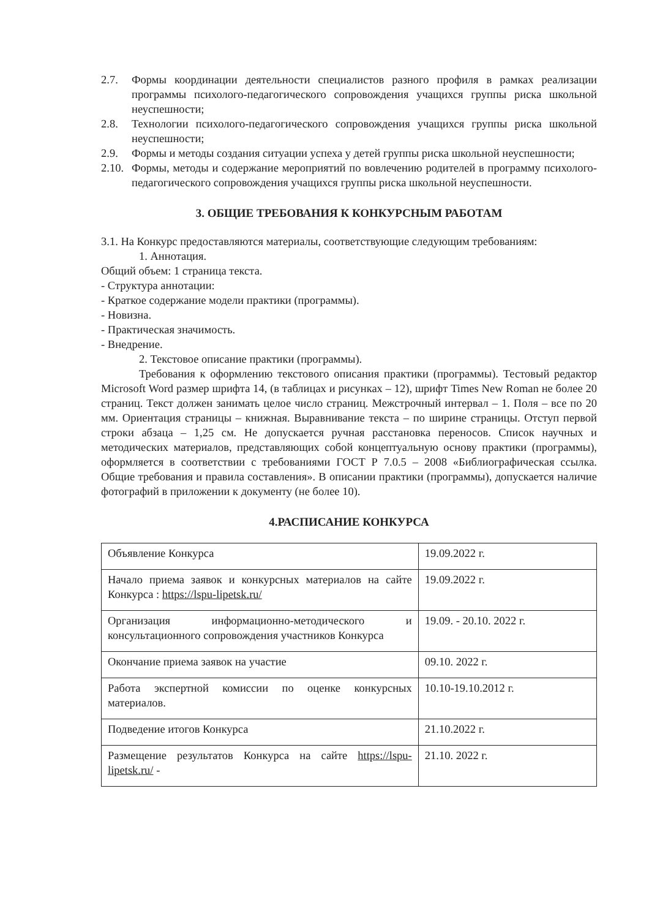2.7. Формы координации деятельности специалистов разного профиля в рамках реализации программы психолого-педагогического сопровождения учащихся группы риска школьной неуспешности;
2.8. Технологии психолого-педагогического сопровождения учащихся группы риска школьной неуспешности;
2.9. Формы и методы создания ситуации успеха у детей группы риска школьной неуспешности;
2.10. Формы, методы и содержание мероприятий по вовлечению родителей в программу психолого-педагогического сопровождения учащихся группы риска школьной неуспешности.
3. ОБЩИЕ ТРЕБОВАНИЯ К КОНКУРСНЫМ РАБОТАМ
3.1. На Конкурс предоставляются материалы, соответствующие следующим требованиям:
1. Аннотация.
Общий объем: 1 страница текста.
- Структура аннотации:
- Краткое содержание модели практики (программы).
- Новизна.
- Практическая значимость.
- Внедрение.
2. Текстовое описание практики (программы).
Требования к оформлению текстового описания практики (программы). Тестовый редактор Microsoft Word размер шрифта 14, (в таблицах и рисунках – 12), шрифт Times New Roman не более 20 страниц. Текст должен занимать целое число страниц. Межстрочный интервал – 1. Поля – все по 20 мм. Ориентация страницы – книжная. Выравнивание текста – по ширине страницы. Отступ первой строки абзаца – 1,25 см. Не допускается ручная расстановка переносов. Список научных и методических материалов, представляющих собой концептуальную основу практики (программы), оформляется в соответствии с требованиями ГОСТ Р 7.0.5 – 2008 «Библиографическая ссылка. Общие требования и правила составления». В описании практики (программы), допускается наличие фотографий в приложении к документу (не более 10).
4.РАСПИСАНИЕ КОНКУРСА
| Объявление Конкурса | 19.09.2022 г. |
| Начало приема заявок и конкурсных материалов на сайте Конкурса : https://lspu-lipetsk.ru/ | 19.09.2022 г. |
| Организация информационно-методического и консультационного сопровождения участников Конкурса | 19.09. - 20.10. 2022 г. |
| Окончание приема заявок на участие | 09.10. 2022 г. |
| Работа экспертной комиссии по оценке конкурсных материалов. | 10.10-19.10.2012 г. |
| Подведение итогов Конкурса | 21.10.2022 г. |
| Размещение результатов Конкурса на сайте https://lspu-lipetsk.ru/ - | 21.10. 2022 г. |